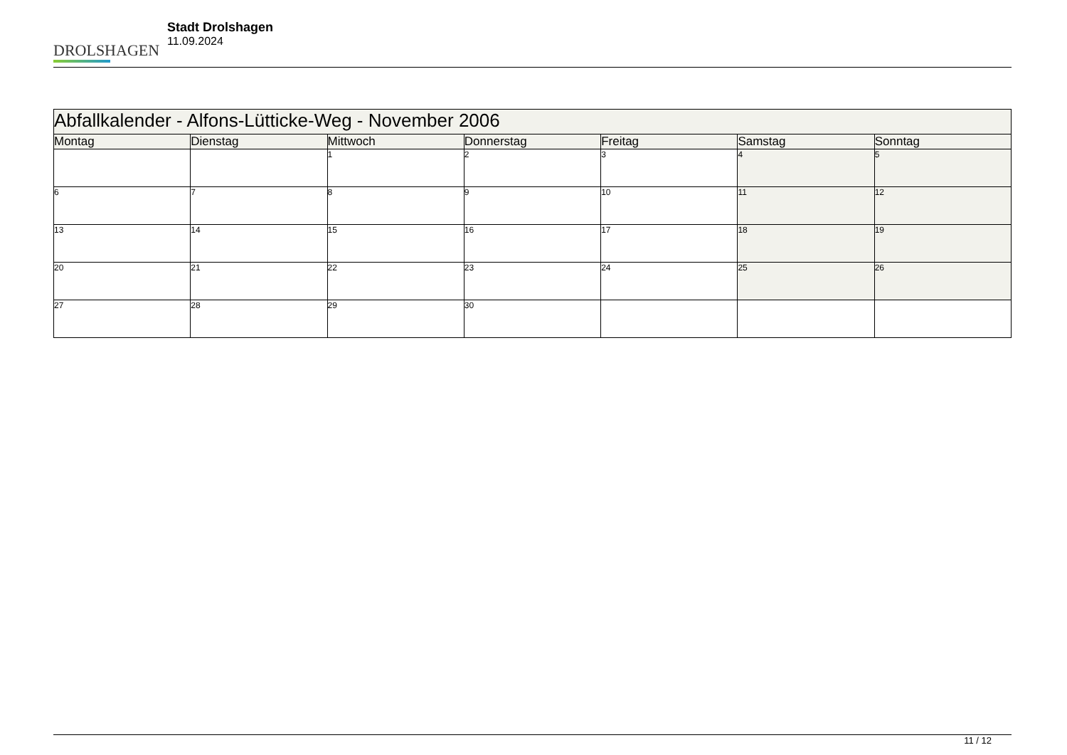DROLSHAGEN
Stadt Drolshagen
11.09.2024
| Abfallkalender - Alfons-Lütticke-Weg - November 2006 | | | | | | |
| --- | --- | --- | --- | --- | --- | --- |
| Montag | Dienstag | Mittwoch | Donnerstag | Freitag | Samstag | Sonntag |
| | | 1 | 2 | 3 | 4 | 5 |
| 6 | 7 | 8 | 9 | 10 | 11 | 12 |
| 13 | 14 | 15 | 16 | 17 | 18 | 19 |
| 20 | 21 | 22 | 23 | 24 | 25 | 26 |
| 27 | 28 | 29 | 30 | | | |
11 / 12